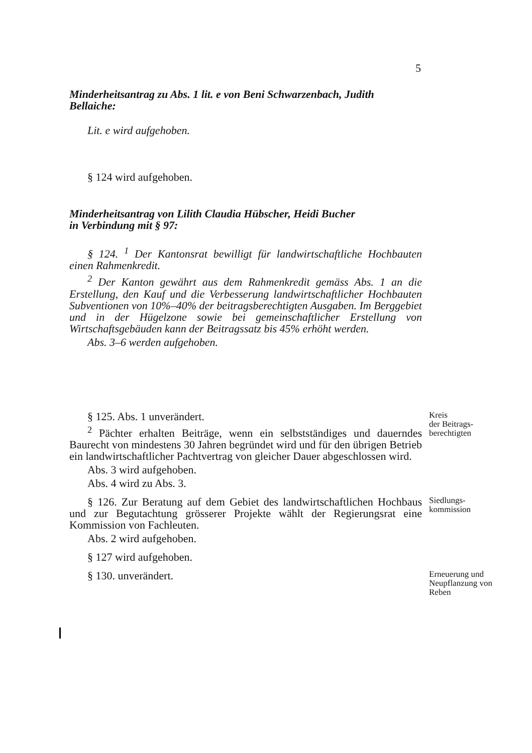5
Minderheitsantrag zu Abs. 1 lit. e von Beni Schwarzenbach, Judith Bellaiche:
Lit. e wird aufgehoben.
§ 124 wird aufgehoben.
Minderheitsantrag von Lilith Claudia Hübscher, Heidi Bucher
in Verbindung mit § 97:
§ 124. <sup>1</sup> Der Kantonsrat bewilligt für landwirtschaftliche Hochbau­ten einen Rahmenkredit.
<sup>2</sup> Der Kanton gewährt aus dem Rahmenkredit gemäss Abs. 1 an die Erstellung, den Kauf und die Verbesserung landwirtschaftlicher Hoch­bauten Subventionen von 10%–40% der beitragsberechtigten Ausga­ben. Im Berggebiet und in der Hügelzone sowie bei gemeinschaftlicher Erstellung von Wirtschaftsgebäuden kann der Beitragssatz bis 45% er­höht werden.
Abs. 3–6 werden aufgehoben.
§ 125. Abs. 1 unverändert.
<sup>2</sup> Pächter erhalten Beiträge, wenn ein selbstständiges und dauern­des Baurecht von mindestens 30 Jahren begründet wird und für den übrigen Betrieb ein landwirtschaftlicher Pachtvertrag von gleicher Dauer abgeschlossen wird.
Abs. 3 wird aufgehoben.
Abs. 4 wird zu Abs. 3.
Kreis
der Beitrags-
berechtigten
§ 126. Zur Beratung auf dem Gebiet des landwirtschaftlichen Hochbaus und zur Begutachtung grösserer Projekte wählt der Regie­rungsrat eine Kommission von Fachleuten.
Abs. 2 wird aufgehoben.
Siedlungs-
kommission
§ 127 wird aufgehoben.
§ 130. unverändert.
Erneuerung und Neupflanzung von Reben